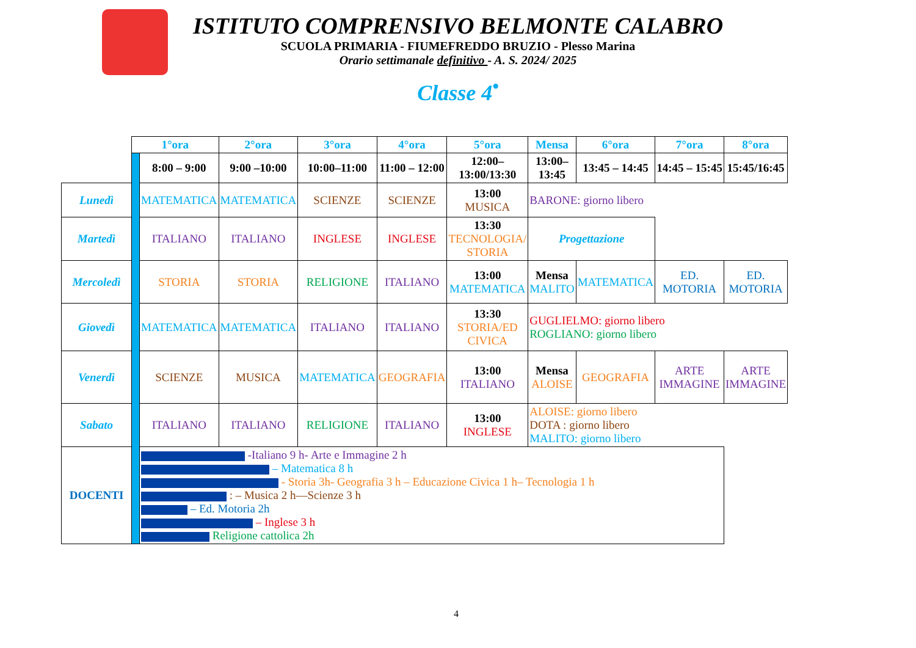ISTITUTO COMPRENSIVO BELMONTE CALABRO
SCUOLA PRIMARIA - FIUMEFREDDO BRUZIO - Plesso Marina
Orario settimanale definitivo - A. S. 2024/ 2025
Classe 4<sup>•</sup>
| | 1°ora | | 2°ora | 3°ora | 4°ora | 5°ora | Mensa | 6°ora | 7°ora | 8°ora |
| | | 8:00 – 9:00 | 9:00 –10:00 | 10:00–11:00 | 11:00 – 12:00 | 12:00– 13:00/13:30 | 13:00– 13:45 | 13:45 – 14:45 | 14:45 – 15:45 | 15:45/16:45 |
| Lunedì | | MATEMATICA | MATEMATICA | SCIENZE | SCIENZE | 13:00 MUSICA | BARONE: giorno libero | | | |
| Martedì | | ITALIANO | ITALIANO | INGLESE | INGLESE | 13:30 TECNOLOGIA/ STORIA | Progettazione | | | |
| Mercoledì | | STORIA | STORIA | RELIGIONE | ITALIANO | 13:00 MATEMATICA | Mensa MALITO | MATEMATICA | ED. MOTORIA | ED. MOTORIA |
| Giovedì | | MATEMATICA | MATEMATICA | ITALIANO | ITALIANO | 13:30 STORIA/ED CIVICA | GUGLIELMO: giorno libero ROGLIANO: giorno libero | | | |
| Venerdì | | SCIENZE | MUSICA | MATEMATICA | GEOGRAFIA | 13:00 ITALIANO | Mensa ALOISE | GEOGRAFIA | ARTE IMMAGINE | ARTE IMMAGINE |
| Sabato | | ITALIANO | ITALIANO | RELIGIONE | ITALIANO | 13:00 INGLESE | ALOISE: giorno libero DOTA : giorno libero MALITO: giorno libero | | | |
| DOCENTI | | -Italiano 9 h- Arte e Immagine 2 h – Matematica 8 h - Storia 3h- Geografia 3 h – Educazione Civica 1 h– Tecnologia 1 h : – Musica 2 h—Scienze 3 h – Ed. Motoria 2h – Inglese 3 h Religione cattolica 2h | | | | | | | | |
4